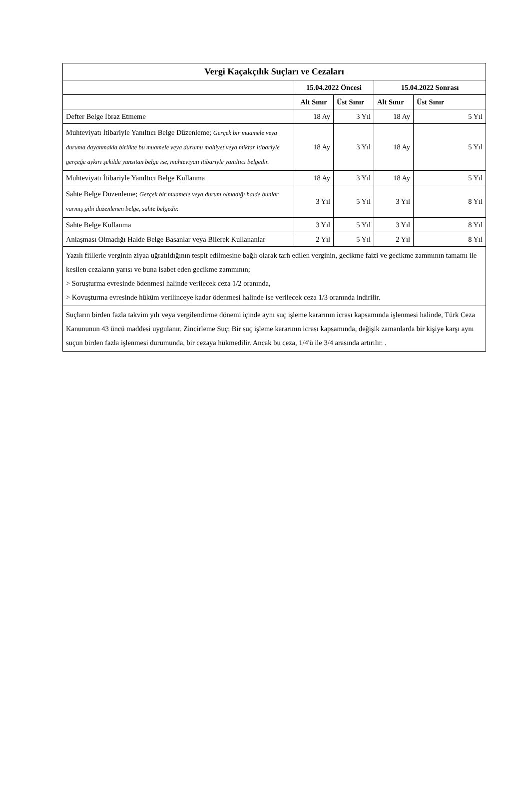| Vergi Kaçakçılık Suçları ve Cezaları | | | | |
| --- | --- | --- | --- | --- |
| | 15.04.2022 Öncesi | | 15.04.2022 Sonrası | |
| | Alt Sınır | Üst Sınır | Alt Sınır | Üst Sınır |
| Defter Belge İbraz Etmeme | 18 Ay | 3 Yıl | 18 Ay | 5 Yıl |
| Muhteviyatı İtibariyle Yanıltıcı Belge Düzenleme; Gerçek bir muamele veya duruma dayanmakla birlikte bu muamele veya durumu mahiyet veya miktar itibariyle gerçeğe aykırı şekilde yansıtan belge ise, muhteviyatı itibariyle yanıltıcı belgedir. | 18 Ay | 3 Yıl | 18 Ay | 5 Yıl |
| Muhteviyatı İtibariyle Yanıltıcı Belge Kullanma | 18 Ay | 3 Yıl | 18 Ay | 5 Yıl |
| Sahte Belge Düzenleme; Gerçek bir muamele veya durum olmadığı halde bunlar varmış gibi düzenlenen belge, sahte belgedir. | 3 Yıl | 5 Yıl | 3 Yıl | 8 Yıl |
| Sahte Belge Kullanma | 3 Yıl | 5 Yıl | 3 Yıl | 8 Yıl |
| Anlaşması Olmadığı Halde Belge Basanlar veya Bilerek Kullananlar | 2 Yıl | 5 Yıl | 2 Yıl | 8 Yıl |
| Yazılı fiillerle verginin ziyaa uğratıldığının tespit edilmesine bağlı olarak tarh edilen verginin, gecikme faizi ve gecikme zammının tamamı ile kesilen cezaların yarısı ve buna isabet eden gecikme zammının; > Soruşturma evresinde ödenmesi halinde verilecek ceza 1/2 oranında, > Kovuşturma evresinde hüküm verilinceye kadar ödenmesi halinde ise verilecek ceza 1/3 oranında indirilir. | | | | |
| Suçların birden fazla takvim yılı veya vergilendirme dönemi içinde aynı suç işleme kararının icrası kapsamında işlenmesi halinde, Türk Ceza Kanununun 43 üncü maddesi uygulanır. Zincirleme Suç; Bir suç işleme kararının icrası kapsamında, değişik zamanlarda bir kişiye karşı aynı suçun birden fazla işlenmesi durumunda, bir cezaya hükmedilir. Ancak bu ceza, 1/4'ü ile 3/4 arasında artırılır. . | | | | |